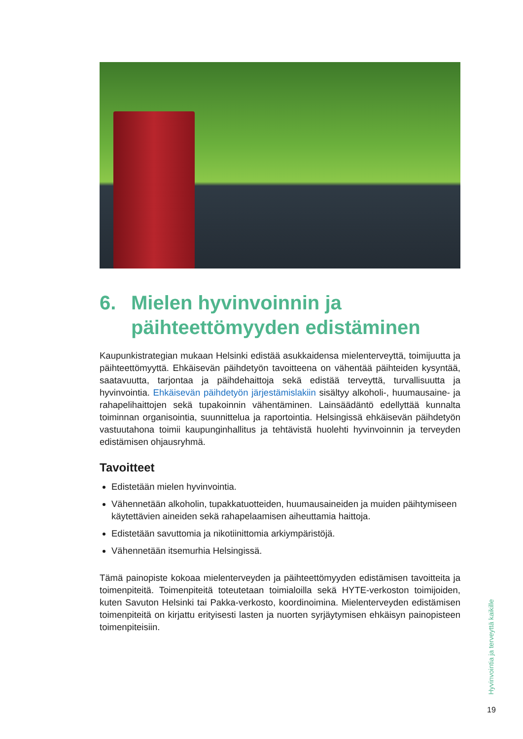6. Mielen hyvinvoinnin ja
päihteettömyyden edistäminen
Kaupunkistrategian mukaan Helsinki edistää asukkaidensa mielenterveyttä, toimijuutta ja päihteettömyyttä. Ehkäisevän päihdetyön tavoitteena on vähentää päihteiden kysyntää, saatavuutta, tarjontaa ja päihdehaittoja sekä edistää terveyttä, turvallisuutta ja hyvinvointia. Ehkäisevän päihdetyön järjestämislakiin sisältyy alkoholi-, huumausaine- ja rahapelihaittojen sekä tupakoinnin vähentäminen. Lainsäädäntö edellyttää kunnalta toiminnan organisointia, suunnittelua ja raportointia. Helsingissä ehkäisevän päihdetyön vastuutahona toimii kaupunginhallitus ja tehtävistä huolehti hyvinvoinnin ja terveyden edistämisen ohjausryhmä.
Tavoitteet
Edistetään mielen hyvinvointia.
Vähennetään alkoholin, tupakkatuotteiden, huumausaineiden ja muiden päihtymiseen käytettävien aineiden sekä rahapelaamisen aiheuttamia haittoja.
Edistetään savuttomia ja nikotiinittomia arkiympäristöjä.
Vähennetään itsemurhia Helsingissä.
Tämä painopiste kokoaa mielenterveyden ja päihteettömyyden edistämisen tavoitteita ja toimenpiteitä. Toimenpiteitä toteutetaan toimialoilla sekä HYTE-verkoston toimijoiden, kuten Savuton Helsinki tai Pakka-verkosto, koordinoimina. Mielenterveyden edistämisen toimenpiteitä on kirjattu erityisesti lasten ja nuorten syrjäytymisen ehkäisyn painopisteen toimenpiteisiin.
Hyvinvointia ja terveyttä kaikille
19